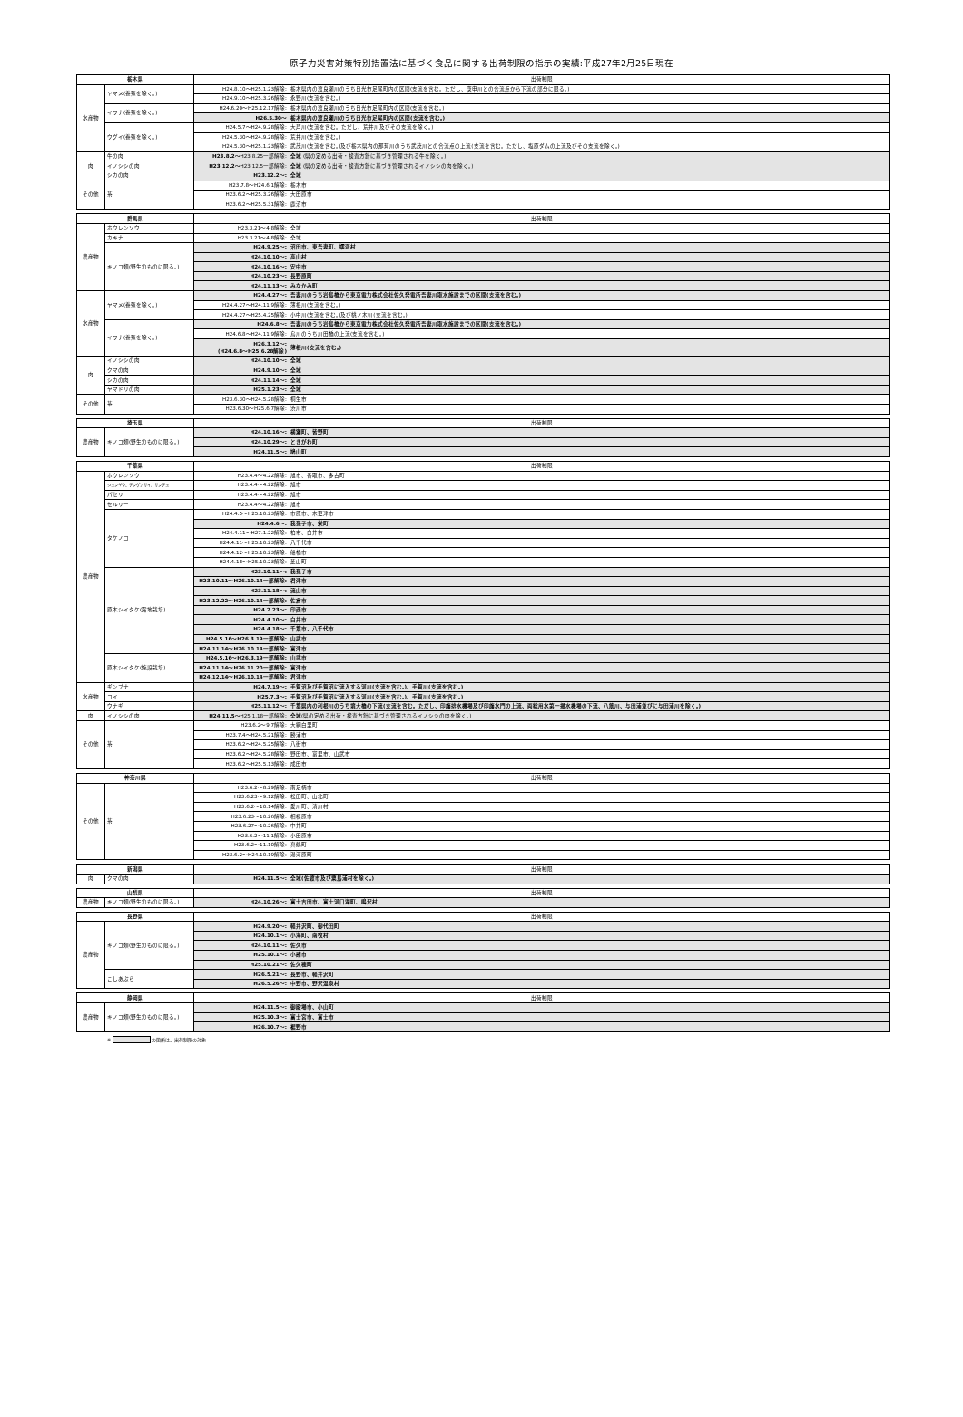原子力災害対策特別措置法に基づく食品に関する出荷制限の指示の実績:平成27年2月25日現在
| 栃木県 | | 出荷制限 | |
| --- | --- | --- | --- |
| 水産物 | ヤマメ(養殖を除く。) | H24.8.10～H25.1.23解除: | 栃木県内の渡良瀬川のうち日光市足尾町内の区間(支流を含む。ただし、庚申川との合流点から下流の部分に限る。) |
| | | H24.9.10～H25.3.26解除: | 永野川(支流を含む。) |
| | イワナ(養殖を除く。) | H24.6.20～H25.12.17解除: | 栃木県内の渡良瀬川のうち日光市足尾町内の区間(支流を含む。) |
| | | H26.5.30～ | 栃木県内の渡良瀬川のうち日光市足尾町内の区間(支流を含む。) |
| | ウグイ(養殖を除く。) | H24.5.7～H24.9.28解除: | 大芦川(支流を含む。ただし、荒井川及びその支流を除く。) |
| | | H24.5.30～H24.9.28解除: | 荒井川(支流を含む。) |
| | | H24.5.30～H25.1.23解除: | 武茂川(支流を含む。)及び栃木県内の那珂川のうち武茂川との合流点の上流(支流を含む。ただし、塩原ダムの上流及びその支流を除く。) |
| 肉 | 牛の肉 | H23.8.2～ H23.8.25一部解除: | 全域 (県の定める出荷・検査方針に基づき管理される牛を除く。) |
| | イノシシの肉 | H23.12.2～ H23.12.5一部解除: | 全域 (県の定める出荷・検査方針に基づき管理されるイノシシの肉を除く。) |
| | シカの肉 | H23.12.2～: | 全域 |
| その他 | 茶 | H23.7.8～H24.6.1解除: | 栃木市 |
| | | H23.6.2～H25.3.26解除: | 大田原市 |
| | | H23.6.2～H25.5.31解除: | 鹿沼市 |
| 群馬県 | | 出荷制限 | |
| --- | --- | --- | --- |
| 農産物 | ホウレンソウ | H23.3.21～4.8解除: | 全域 |
| | カキナ | H23.3.21～4.8解除: | 全域 |
| | キノコ類(野生のものに限る。) | H24.9.25～: | 沼田市、東吾妻町、嬬恋村 |
| | | H24.10.10～: | 高山村 |
| | | H24.10.16～: | 安中市 |
| | | H24.10.23～: | 長野原町 |
| | | H24.11.13～: | みなかみ町 |
| 水産物 | ヤマメ(養殖を除く。) | H24.4.27～: | 吾妻川のうち岩島橋から東京電力株式会社佐久発電所吾妻川取水施設までの区間(支流を含む。) |
| | | H24.4.27～H24.11.9解除: | 薄根川(支流を含む。) |
| | | H24.4.27～H25.4.25解除: | 小中川(支流を含む。)及び桃ノ木川(支流を含む。) |
| | イワナ(養殖を除く。) | H24.6.8～: | 吾妻川のうち岩島橋から東京電力株式会社佐久発電所吾妻川取水施設までの区間(支流を含む。) |
| | | H24.6.8～H24.11.9解除: | 烏川のうち川田橋の上流(支流を含む。) |
| | | H26.3.12～: (H24.6.8～H25.6.28解除) | 薄根川(支流を含む。) |
| 肉 | イノシシの肉 | H24.10.10～: | 全域 |
| | クマの肉 | H24.9.10～: | 全域 |
| | シカの肉 | H24.11.14～: | 全域 |
| | ヤマドリの肉 | H25.1.23～: | 全域 |
| その他 | 茶 | H23.6.30～H24.5.28解除: | 桐生市 |
| | | H23.6.30～H25.6.7解除: | 渋川市 |
| 埼玉県 | | 出荷制限 | |
| --- | --- | --- | --- |
| 農産物 | キノコ類(野生のものに限る。) | H24.10.16～: | 横瀬町、皆野町 |
| | | H24.10.29～: | ときがわ町 |
| | | H24.11.5～: | 鳩山町 |
| 千葉県 | | 出荷制限 | |
| --- | --- | --- | --- |
| 農産物 | ホウレンソウ | H23.4.4～4.22解除: | 旭市、香取市、多古町 |
| | シュンギク、チンゲンサイ、サンチュ | H23.4.4～4.22解除: | 旭市 |
| | パセリ | H23.4.4～4.22解除: | 旭市 |
| | セルリー | H23.4.4～4.22解除: | 旭市 |
| | タケノコ | H24.4.5～H25.10.23解除: | 市原市、木更津市 |
| | | H24.4.6～: | 我孫子市、栄町 |
| | | H24.4.11～H27.1.22解除: | 柏市、白井市 |
| | | H24.4.11～H25.10.23解除: | 八千代市 |
| | | H24.4.12～H25.10.23解除: | 船橋市 |
| | | H24.4.18～H25.10.23解除: | 芝山町 |
| | 原木シイタケ(露地栽培) | H23.10.11～: | 我孫子市 |
| | | H23.10.11～H26.10.14一部解除: | 君津市 |
| | | H23.11.18～: | 流山市 |
| | | H23.12.22～H26.10.14一部解除: | 佐倉市 |
| | | H24.2.23～: | 印西市 |
| | | H24.4.10～: | 白井市 |
| | | H24.4.18～: | 千葉市、八千代市 |
| | | H24.5.16～H26.3.19一部解除: | 山武市 |
| | | H24.11.14～H26.10.14一部解除: | 富津市 |
| | 原木シイタケ(施設栽培) | H24.5.16～H26.3.19一部解除: | 山武市 |
| | | H24.11.14～H26.11.20一部解除: | 富津市 |
| | | H24.12.14～H26.10.14一部解除: | 君津市 |
| 水産物 | ギンブナ | H24.7.19～: | 手賀沼及び手賀沼に流入する河川(支流を含む。)、手賀川(支流を含む。) |
| | コイ | H25.7.3～: | 手賀沼及び手賀沼に流入する河川(支流を含む。)、手賀川(支流を含む。) |
| | ウナギ | H25.11.12～: | 千葉県内の利根川のうち境大橋の下流(支流を含む。ただし、印旛排水機場及び印旛水門の上流、両総用水第一揚水機場の下流、八筋川、与田浦並びに与田浦川を除く。) |
| 肉 | イノシシの肉 | H24.11.5～ H25.1.18一部解除: | 全域 (県の定める出荷・検査方針に基づき管理されるイノシシの肉を除く。) |
| その他 | 茶 | H23.6.2～9.7解除: | 大網白里町 |
| | | H23.7.4～H24.5.21解除: | 勝浦市 |
| | | H23.6.2～H24.5.25解除: | 八街市 |
| | | H23.6.2～H24.5.28解除: | 野田市、富里市、山武市 |
| | | H23.6.2～H25.5.13解除: | 成田市 |
| 神奈川県 | | 出荷制限 | |
| --- | --- | --- | --- |
| その他 | 茶 | H23.6.2～8.29解除: | 南足柄市 |
| | | H23.6.23～9.12解除: | 松田町、山北町 |
| | | H23.6.2～10.14解除: | 愛川町、清川村 |
| | | H23.6.23～10.26解除: | 相模原市 |
| | | H23.6.27～10.26解除: | 中井町 |
| | | H23.6.2～11.1解除: | 小田原市 |
| | | H23.6.2～11.10解除: | 真鶴町 |
| | | H23.6.2～H24.10.19解除: | 湯河原町 |
| 新潟県 | | 出荷制限 | |
| --- | --- | --- | --- |
| 肉 | クマの肉 | H24.11.5～: | 全域(佐渡市及び粟島浦村を除く。) |
| 山梨県 | | 出荷制限 | |
| --- | --- | --- | --- |
| 農産物 | キノコ類(野生のものに限る。) | H24.10.26～: | 富士吉田市、富士河口湖町、鳴沢村 |
| 長野県 | | 出荷制限 | |
| --- | --- | --- | --- |
| 農産物 | キノコ類(野生のものに限る。) | H24.9.20～: | 軽井沢町、御代田町 |
| | | H24.10.1～: | 小海町、南牧村 |
| | | H24.10.11～: | 佐久市 |
| | | H25.10.1～: | 小諸市 |
| | | H25.10.21～: | 佐久穂町 |
| | こしあぶら | H26.5.21～: | 長野市、軽井沢町 |
| | | H26.5.26～: | 中野市、野沢温泉村 |
| 静岡県 | | 出荷制限 | |
| --- | --- | --- | --- |
| 農産物 | キノコ類(野生のものに限る。) | H24.11.5～: | 御殿場市、小山町 |
| | | H25.10.3～: | 富士宮市、富士市 |
| | | H26.10.7～: | 裾野市 |
※ の箇所は、出荷制限の対象